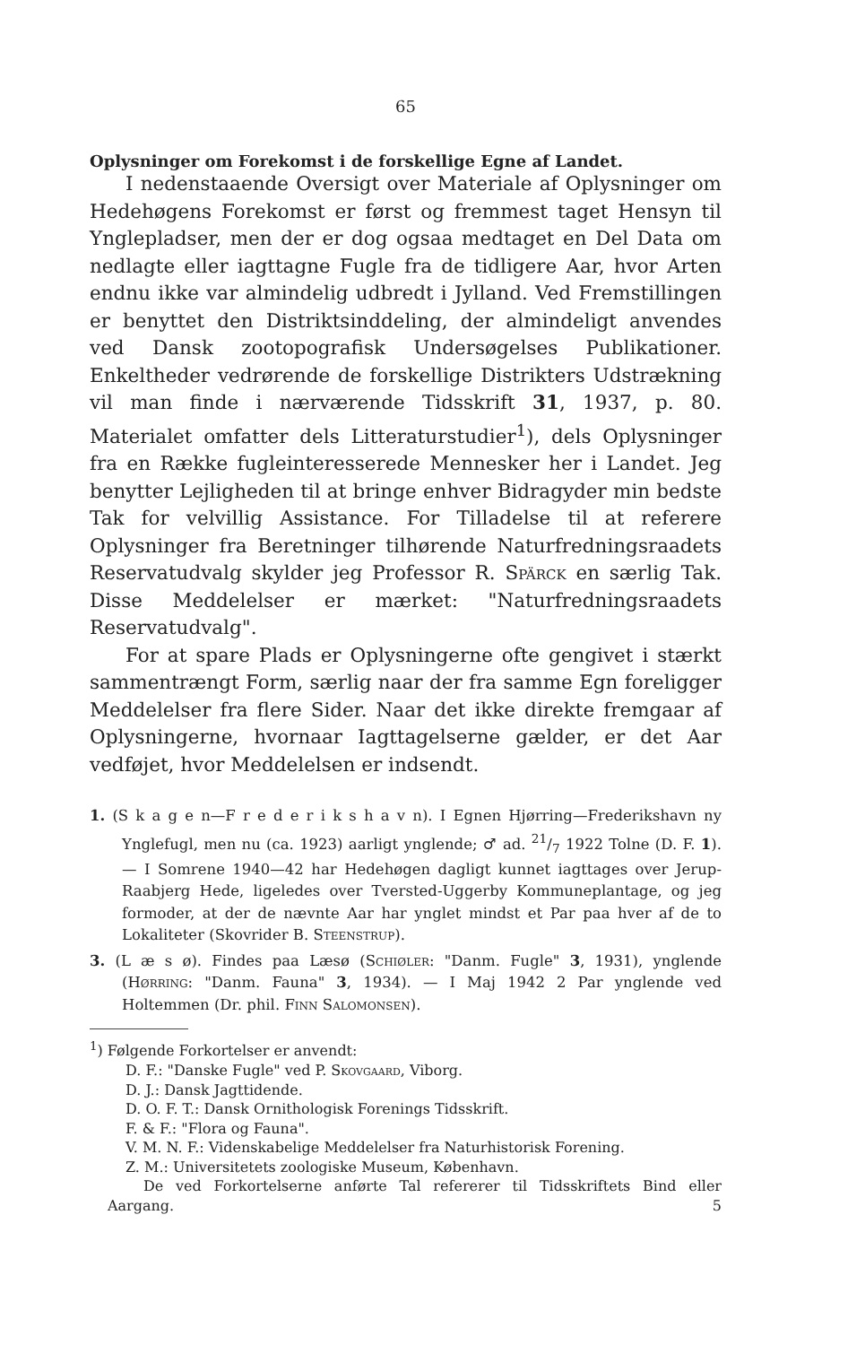65
Oplysninger om Forekomst i de forskellige Egne af Landet.
I nedenstaaende Oversigt over Materiale af Oplysninger om Hedehøgens Forekomst er først og fremmest taget Hensyn til Ynglepladser, men der er dog ogsaa medtaget en Del Data om nedlagte eller iagttagne Fugle fra de tidligere Aar, hvor Arten endnu ikke var almindelig udbredt i Jylland. Ved Fremstillingen er benyttet den Distriktsinddeling, der almindeligt anvendes ved Dansk zootopografisk Undersøgelses Publikationer. Enkeltheder vedrørende de forskellige Distrikters Udstrækning vil man finde i nærværende Tidsskrift 31, 1937, p. 80. Materialet omfatter dels Litteraturstudier<sup>1</sup>), dels Oplysninger fra en Række fugleinteresserede Mennesker her i Landet. Jeg benytter Lejligheden til at bringe enhver Bidragyder min bedste Tak for velvillig Assistance. For Tilladelse til at referere Oplysninger fra Beretninger tilhørende Naturfredningsraadets Reservatudvalg skylder jeg Professor R. Spärck en særlig Tak. Disse Meddelelser er mærket: "Naturfredningsraadets Reservatudvalg".
For at spare Plads er Oplysningerne ofte gengivet i stærkt sammentrængt Form, særlig naar der fra samme Egn foreligger Meddelelser fra flere Sider. Naar det ikke direkte fremgaar af Oplysningerne, hvornaar Iagttagelserne gælder, er det Aar vedføjet, hvor Meddelelsen er indsendt.
1. (S k a g e n—F r e d e r i k s h a v n). I Egnen Hjørring—Frederikshavn ny Ynglefugl, men nu (ca. 1923) aarligt ynglende; ♂ ad. 21/7 1922 Tolne (D. F. 1). — I Somrene 1940—42 har Hedehøgen dagligt kunnet iagttages over Jerup-Raabjerg Hede, ligeledes over Tversted-Uggerby Kommuneplantage, og jeg formoder, at der de nævnte Aar har ynglet mindst et Par paa hver af de to Lokaliteter (Skovrider B. Steenstrup).
3. (L æ s ø). Findes paa Læsø (Schiøler: "Danm. Fugle" 3, 1931), ynglende (Hørring: "Danm. Fauna" 3, 1934). — I Maj 1942 2 Par ynglende ved Holtemmen (Dr. phil. Finn Salomonsen).
<sup>1</sup>) Følgende Forkortelser er anvendt:
D. F.: "Danske Fugle" ved P. Skovgaard, Viborg.
D. J.: Dansk Jagttidende.
D. O. F. T.: Dansk Ornithologisk Forenings Tidsskrift.
F. & F.: "Flora og Fauna".
V. M. N. F.: Videnskabelige Meddelelser fra Naturhistorisk Forening.
Z. M.: Universitetets zoologiske Museum, København.
De ved Forkortelserne anførte Tal refererer til Tidsskriftets Bind eller Aargang. 5